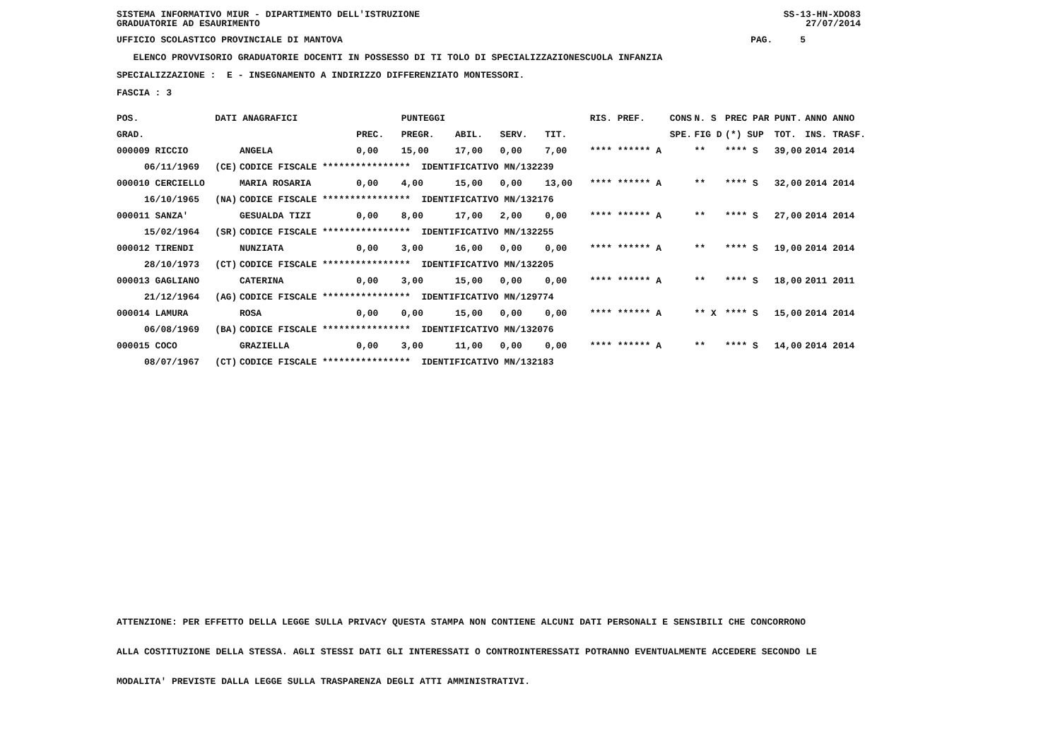SS-13-HN-XDO83 27/07/2014
SISTEMA INFORMATIVO MIUR - DIPARTIMENTO DELL'ISTRUZIONE GRADUATORIE AD ESAURIMENTO
UFFICIO SCOLASTICO PROVINCIALE DI MANTOVA PAG. 5
ELENCO PROVVISORIO GRADUATORIE DOCENTI IN POSSESSO DI TI TOLO DI SPECIALIZZAZIONESCUOLA INFANZIA
SPECIALIZZAZIONE : E - INSEGNAMENTO A INDIRIZZO DIFFERENZIATO MONTESSORI.
FASCIA : 3
| POS. | DATI ANAGRAFICI | | | PUNTEGGI | | | | RIS. PREF. | CONS | N. S | PREC PAR | PUNT. | ANNO ANNO |
| --- | --- | --- | --- | --- | --- | --- | --- | --- | --- | --- | --- | --- | --- |
| GRAD. | | | PREC. | PREGR. | ABIL. | SERV. | TIT. | | SPE. | FIG D | (*) SUP | TOT. | INS. TRASF. |
| 000009 RICCIO | | ANGELA | 0,00 | 15,00 | 17,00 | 0,00 | 7,00 | **** ****** A | | ** | **** S | 39,00 | 2014 2014 |
| 06/11/1969 | (CE) | CODICE FISCALE **************** IDENTIFICATIVO MN/132239 | | | | | | | | | | | |
| 000010 CERCIELLO | | MARIA ROSARIA | 0,00 | 4,00 | 15,00 | 0,00 | 13,00 | **** ****** A | | ** | **** S | 32,00 | 2014 2014 |
| 16/10/1965 | (NA) | CODICE FISCALE **************** IDENTIFICATIVO MN/132176 | | | | | | | | | | | |
| 000011 SANZA' | | GESUALDA TIZI | 0,00 | 8,00 | 17,00 | 2,00 | 0,00 | **** ****** A | | ** | **** S | 27,00 | 2014 2014 |
| 15/02/1964 | (SR) | CODICE FISCALE **************** IDENTIFICATIVO MN/132255 | | | | | | | | | | | |
| 000012 TIRENDI | | NUNZIATA | 0,00 | 3,00 | 16,00 | 0,00 | 0,00 | **** ****** A | | ** | **** S | 19,00 | 2014 2014 |
| 28/10/1973 | (CT) | CODICE FISCALE **************** IDENTIFICATIVO MN/132205 | | | | | | | | | | | |
| 000013 GAGLIANO | | CATERINA | 0,00 | 3,00 | 15,00 | 0,00 | 0,00 | **** ****** A | | ** | **** S | 18,00 | 2011 2011 |
| 21/12/1964 | (AG) | CODICE FISCALE **************** IDENTIFICATIVO MN/129774 | | | | | | | | | | | |
| 000014 LAMURA | | ROSA | 0,00 | 0,00 | 15,00 | 0,00 | 0,00 | **** ****** A | | ** X | **** S | 15,00 | 2014 2014 |
| 06/08/1969 | (BA) | CODICE FISCALE **************** IDENTIFICATIVO MN/132076 | | | | | | | | | | | |
| 000015 COCO | | GRAZIELLA | 0,00 | 3,00 | 11,00 | 0,00 | 0,00 | **** ****** A | | ** | **** S | 14,00 | 2014 2014 |
| 08/07/1967 | (CT) | CODICE FISCALE **************** IDENTIFICATIVO MN/132183 | | | | | | | | | | | |
ATTENZIONE: PER EFFETTO DELLA LEGGE SULLA PRIVACY QUESTA STAMPA NON CONTIENE ALCUNI DATI PERSONALI E SENSIBILI CHE CONCORRONO ALLA COSTITUZIONE DELLA STESSA. AGLI STESSI DATI GLI INTERESSATI O CONTROINTERESSATI POTRANNO EVENTUALMENTE ACCEDERE SECONDO LE MODALITA' PREVISTE DALLA LEGGE SULLA TRASPARENZA DEGLI ATTI AMMINISTRATIVI.